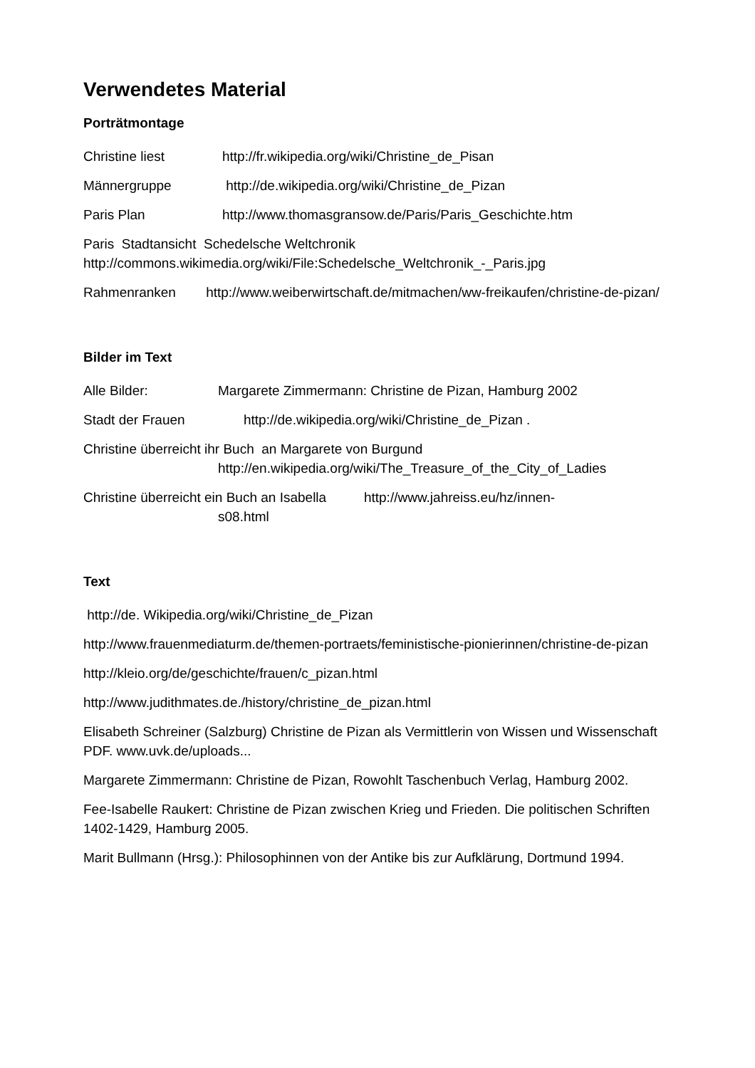Verwendetes Material
Porträtmontage
Christine liest http://fr.wikipedia.org/wiki/Christine_de_Pisan
Männergruppe http://de.wikipedia.org/wiki/Christine_de_Pizan
Paris Plan http://www.thomasgransow.de/Paris/Paris_Geschichte.htm
Paris Stadtansicht Schedelsche Weltchronik
http://commons.wikimedia.org/wiki/File:Schedelsche_Weltchronik_-_Paris.jpg
Rahmenranken http://www.weiberwirtschaft.de/mitmachen/ww-freikaufen/christine-de-pizan/
Bilder im Text
Alle Bilder: Margarete Zimmermann: Christine de Pizan, Hamburg 2002
Stadt der Frauen http://de.wikipedia.org/wiki/Christine_de_Pizan .
Christine überreicht ihr Buch an Margarete von Burgund
http://en.wikipedia.org/wiki/The_Treasure_of_the_City_of_Ladies
Christine überreicht ein Buch an Isabella http://www.jahreiss.eu/hz/innen-
s08.html
Text
http://de. Wikipedia.org/wiki/Christine_de_Pizan
http://www.frauenmediaturm.de/themen-portraets/feministische-pionierinnen/christine-de-pizan
http://kleio.org/de/geschichte/frauen/c_pizan.html
http://www.judithmates.de./history/christine_de_pizan.html
Elisabeth Schreiner (Salzburg) Christine de Pizan als Vermittlerin von Wissen und Wissenschaft PDF. www.uvk.de/uploads...
Margarete Zimmermann: Christine de Pizan, Rowohlt Taschenbuch Verlag, Hamburg 2002.
Fee-Isabelle Raukert: Christine de Pizan zwischen Krieg und Frieden. Die politischen Schriften 1402-1429, Hamburg 2005.
Marit Bullmann (Hrsg.): Philosophinnen von der Antike bis zur Aufklärung, Dortmund 1994.